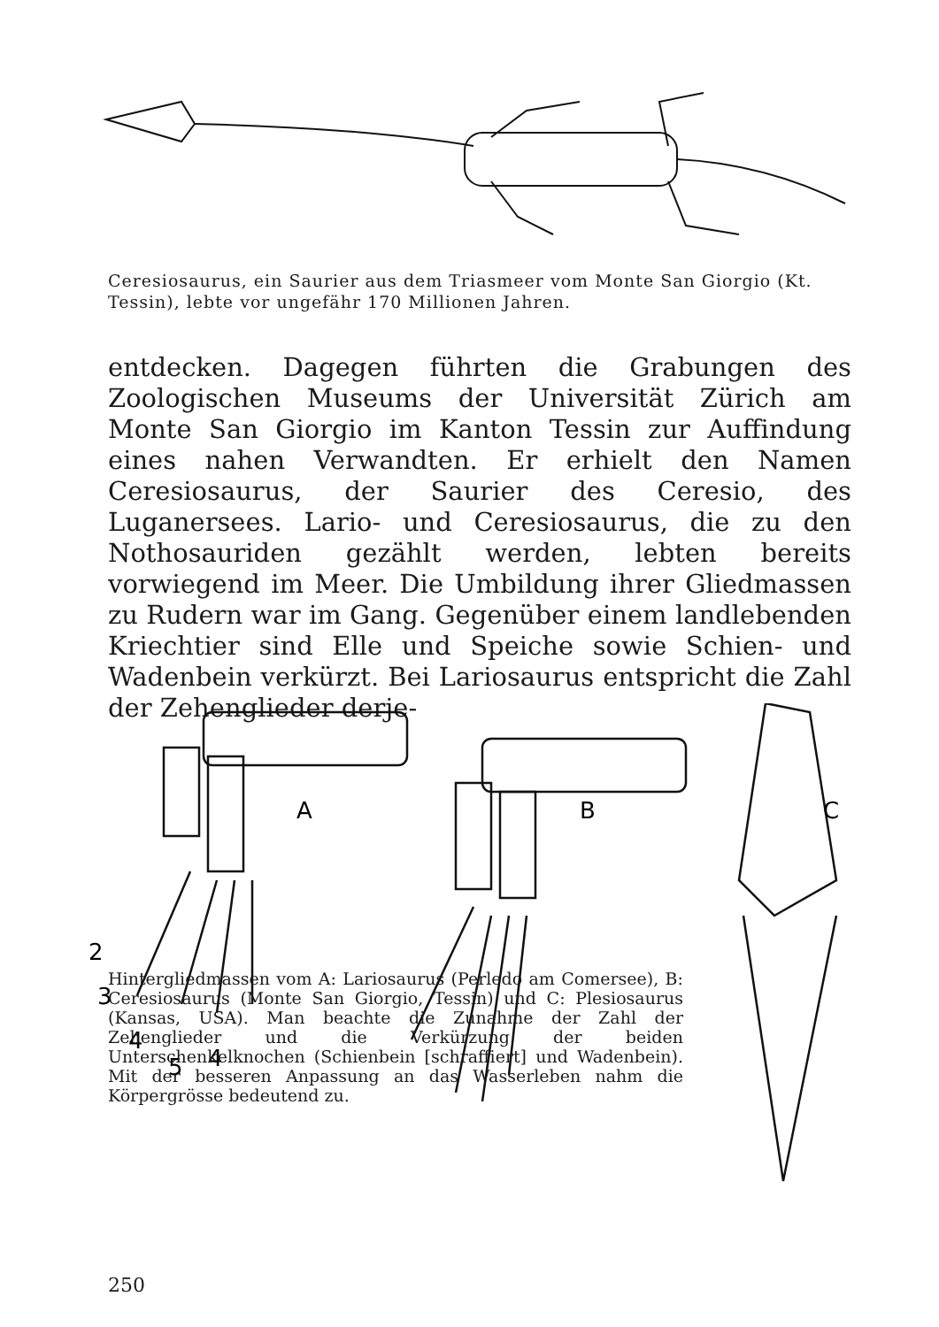Ceresiosaurus, ein Saurier aus dem Triasmeer vom Monte San Giorgio (Kt. Tessin), lebte vor ungefähr 170 Millionen Jahren.
entdecken. Dagegen führten die Grabungen des Zoologischen Museums der Universität Zürich am Monte San Giorgio im Kanton Tessin zur Auffindung eines nahen Verwandten. Er erhielt den Namen Ceresiosaurus, der Saurier des Ceresio, des Luganersees. Lario- und Ceresiosaurus, die zu den Notho­sauriden gezählt werden, lebten bereits vorwiegend im Meer. Die Umbildung ihrer Gliedmassen zu Rudern war im Gang. Gegenüber einem landlebenden Kriechtier sind Elle und Speiche sowie Schien- und Wadenbein verkürzt. Bei Lariosaurus entspricht die Zahl der Zehenglieder derje-
A
B
C
2
3
4
5
4
Hintergliedmassen vom A: Lariosaurus (Perledo am Co­mersee), B: Ceresiosaurus (Monte San Giorgio, Tessin) und C: Plesiosaurus (Kansas, USA). Man beachte die Zunahme der Zahl der Zehenglieder und die Verkürzung der beiden Unterschenkelknochen (Schienbein [schraf­fiert] und Wadenbein). Mit der besseren Anpassung an das Wasserleben nahm die Körpergrösse bedeutend zu.
250